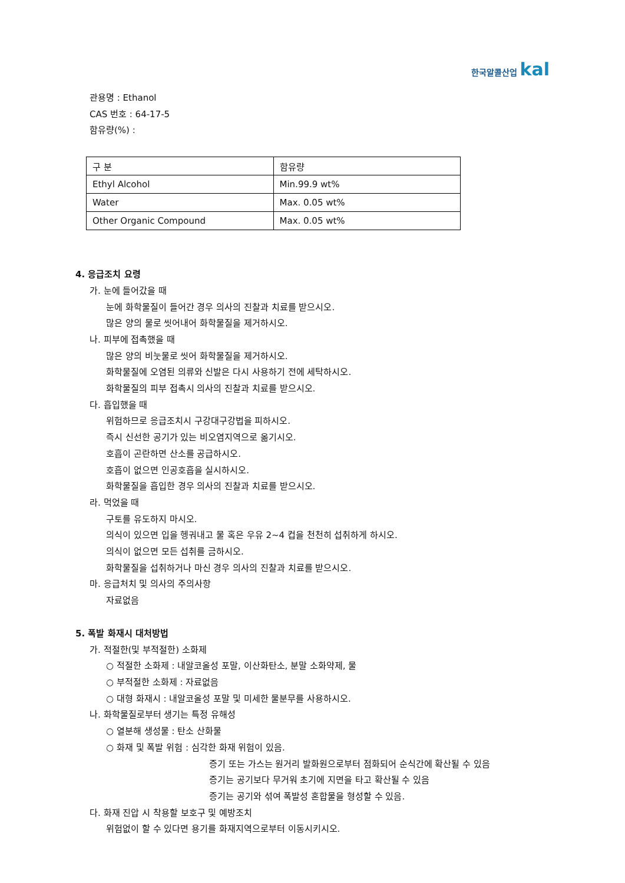한국알콜산업 kal
관용명 : Ethanol
CAS 번호 : 64-17-5
함유량(%) :
| 구 분 | 함유량 |
| Ethyl Alcohol | Min.99.9 wt% |
| Water | Max. 0.05 wt% |
| Other Organic Compound | Max. 0.05 wt% |
4. 응급조치 요령
가. 눈에 들어갔을 때
눈에 화학물질이 들어간 경우 의사의 진찰과 치료를 받으시오.
많은 양의 물로 씻어내어 화학물질을 제거하시오.
나. 피부에 접촉했을 때
많은 양의 비눗물로 씻어 화학물질을 제거하시오.
화학물질에 오염된 의류와 신발은 다시 사용하기 전에 세탁하시오.
화학물질의 피부 접촉시 의사의 진찰과 치료를 받으시오.
다. 흡입했을 때
위험하므로 응급조치시 구강대구강법을 피하시오.
즉시 신선한 공기가 있는 비오염지역으로 옮기시오.
호흡이 곤란하면 산소를 공급하시오.
호흡이 없으면 인공호흡을 실시하시오.
화학물질을 흡입한 경우 의사의 진찰과 치료를 받으시오.
라. 먹었을 때
구토를 유도하지 마시오.
의식이 있으면 입을 헹궈내고 물 혹은 우유 2~4 컵을 천천히 섭취하게 하시오.
의식이 없으면 모든 섭취를 금하시오.
화학물질을 섭취하거나 마신 경우 의사의 진찰과 치료를 받으시오.
마. 응급처치 및 의사의 주의사항
자료없음
5. 폭발 화재시 대처방법
가. 적절한(및 부적절한) 소화제
○ 적절한 소화제 : 내알코올성 포말, 이산화탄소, 분말 소화약제, 물
○ 부적절한 소화제 : 자료없음
○ 대형 화재시 : 내알코올성 포말 및 미세한 물분무를 사용하시오.
나. 화학물질로부터 생기는 특정 유해성
○ 열분해 생성물 : 탄소 산화물
○ 화재 및 폭발 위험 : 심각한 화재 위험이 있음.
증기 또는 가스는 원거리 발화원으로부터 점화되어 순식간에 확산될 수 있음
증기는 공기보다 무거워 초기에 지면을 타고 확산될 수 있음
증기는 공기와 섞여 폭발성 혼합물을 형성할 수 있음.
다. 화재 진압 시 착용할 보호구 및 예방조치
위험없이 할 수 있다면 용기를 화재지역으로부터 이동시키시오.